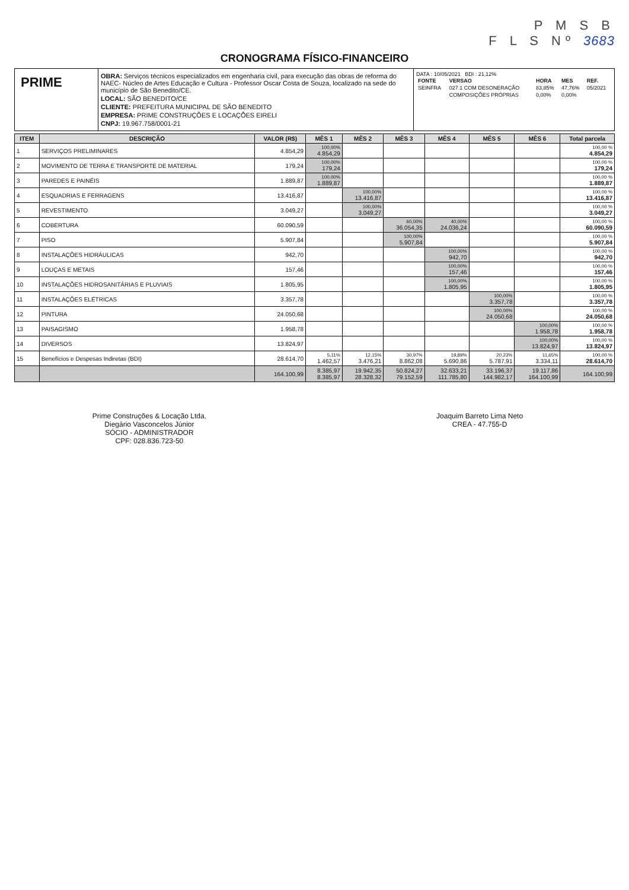P M S B
F L S Nº 3683
CRONOGRAMA FÍSICO-FINANCEIRO
PRIME
OBRA: Serviços técnicos especializados em engenharia civil, para execução das obras de reforma do NAEC- Núcleo de Artes Educação e Cultura - Professor Oscar Costa de Souza, localizado na sede do município de São Benedito/CE.
LOCAL: SÃO BENEDITO/CE
CLIENTE: PREFEITURA MUNICIPAL DE SÃO BENEDITO
EMPRESA: PRIME CONSTRUÇÕES E LOCAÇÕES EIRELI
CNPJ: 19.967.758/0001-21
DATA : 10/05/2021 BDI : 21,12%
| FONTE | VERSAO | HORA | MES | REF. |
| --- | --- | --- | --- | --- |
| SEINFRA | 027.1 COM DESONERAÇÃO | 83,85% | 47,76% | 05/2021 |
| | COMPOSIÇÕES PRÓPRIAS | 0,00% | 0,00% | |
| ITEM | DESCRIÇÃO | VALOR (R$) | MÊS 1 | MÊS 2 | MÊS 3 | MÊS 4 | MÊS 5 | MÊS 6 | Total parcela |
| --- | --- | --- | --- | --- | --- | --- | --- | --- | --- |
| 1 | SERVIÇOS PRELIMINARES | 4.854,29 | 100,00% 4.854,29 | | | | | | 100,00 % 4.854,29 |
| 2 | MOVIMENTO DE TERRA E TRANSPORTE DE MATERIAL | 179,24 | 100,00% 179,24 | | | | | | 100,00 % 179,24 |
| 3 | PAREDES E PAINÉIS | 1.889,87 | 100,00% 1.889,87 | | | | | | 100,00 % 1.889,87 |
| 4 | ESQUADRIAS E FERRAGENS | 13.416,87 | | 100,00% 13.416,87 | | | | | 100,00 % 13.416,87 |
| 5 | REVESTIMENTO | 3.049,27 | | 100,00% 3.049,27 | | | | | 100,00 % 3.049,27 |
| 6 | COBERTURA | 60.090,59 | | | 60,00% 36.054,35 | 40,00% 24.036,24 | | | 100,00 % 60.090,59 |
| 7 | PISO | 5.907,84 | | | 100,00% 5.907,84 | | | | 100,00 % 5.907,84 |
| 8 | INSTALAÇÕES HIDRÁULICAS | 942,70 | | | | 100,00% 942,70 | | | 100,00 % 942,70 |
| 9 | LOUÇAS E METAIS | 157,46 | | | | 100,00% 157,46 | | | 100,00 % 157,46 |
| 10 | INSTALAÇÕES HIDROSANITÁRIAS E PLUVIAIS | 1.805,95 | | | | 100,00% 1.805,95 | | | 100,00 % 1.805,95 |
| 11 | INSTALAÇÕES ELÉTRICAS | 3.357,78 | | | | | 100,00% 3.357,78 | | 100,00 % 3.357,78 |
| 12 | PINTURA | 24.050,68 | | | | | 100,00% 24.050,68 | | 100,00 % 24.050,68 |
| 13 | PAISAGISMO | 1.958,78 | | | | | | 100,00% 1.958,78 | 100,00 % 1.958,78 |
| 14 | DIVERSOS | 13.824,97 | | | | | | 100,00% 13.824,97 | 100,00 % 13.824,97 |
| 15 | Benefícios e Despesas Indiretas (BDI) | 28.614,70 | 5,11% 1.462,57 | 12,15% 3.476,21 | 30,97% 8.862,08 | 19,89% 5.690,86 | 20,23% 5.787,91 | 11,65% 3.334,11 | 100,00 % 28.614,70 |
| | | 164.100,99 | 8.385,97 8.385,97 | 19.942,35 28.328,32 | 50.824,27 79.152,59 | 32.633,21 111.785,80 | 33.196,37 144.982,17 | 19.117,86 164.100,99 | 164.100,99 |
Prime Construções & Locação Ltda.
Diegário Vasconcelos Júnior
SÓCIO - ADMINISTRADOR
CPF: 028.836.723-50
Joaquim Barreto Lima Neto
CREA - 47.755-D